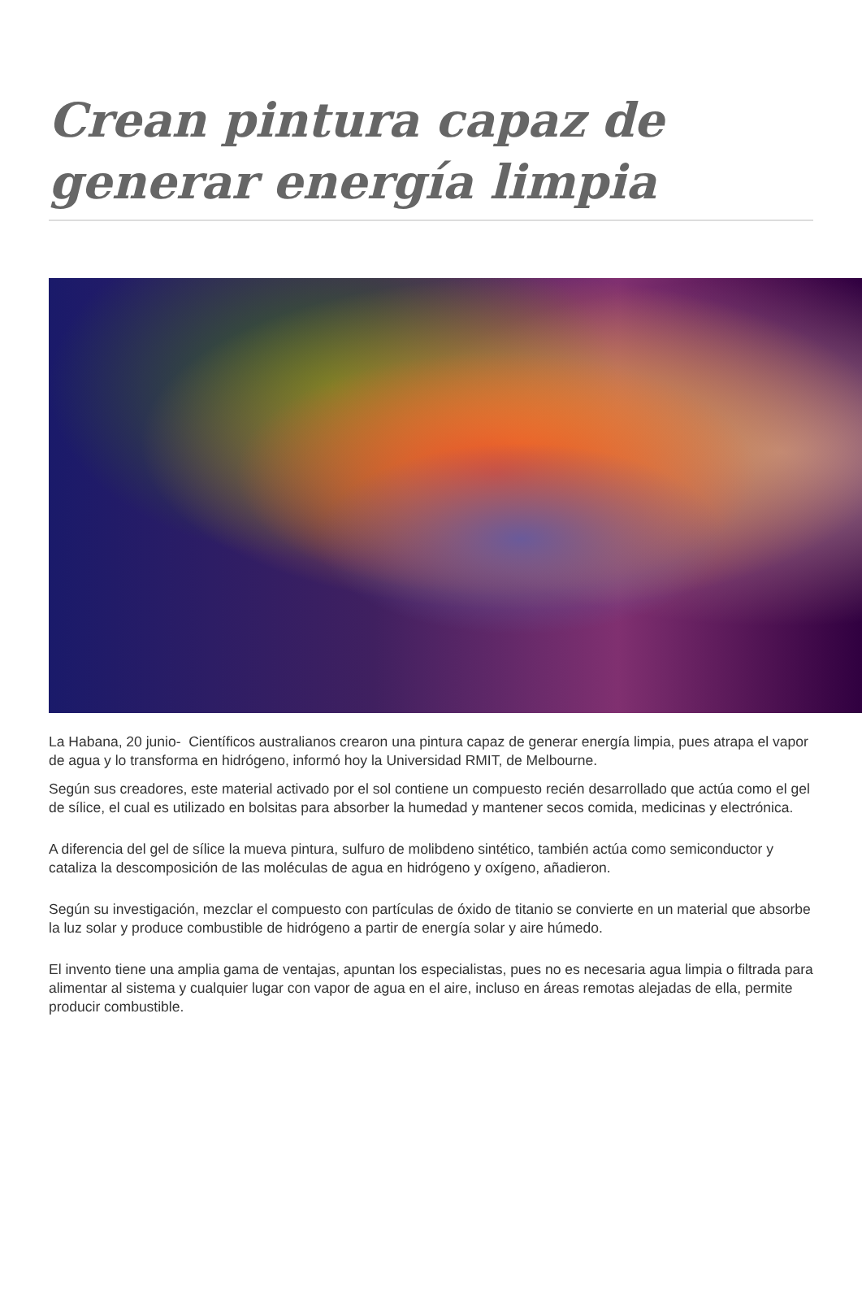Crean pintura capaz de generar energía limpia
La Habana, 20 junio- Científicos australianos crearon una pintura capaz de generar energía limpia, pues atrapa el vapor de agua y lo transforma en hidrógeno, informó hoy la Universidad RMIT, de Melbourne.
Según sus creadores, este material activado por el sol contiene un compuesto recién desarrollado que actúa como el gel de sílice, el cual es utilizado en bolsitas para absorber la humedad y mantener secos comida, medicinas y electrónica.
A diferencia del gel de sílice la mueva pintura, sulfuro de molibdeno sintético, también actúa como semiconductor y cataliza la descomposición de las moléculas de agua en hidrógeno y oxígeno, añadieron.
Según su investigación, mezclar el compuesto con partículas de óxido de titanio se convierte en un material que absorbe la luz solar y produce combustible de hidrógeno a partir de energía solar y aire húmedo.
El invento tiene una amplia gama de ventajas, apuntan los especialistas, pues no es necesaria agua limpia o filtrada para alimentar al sistema y cualquier lugar con vapor de agua en el aire, incluso en áreas remotas alejadas de ella, permite producir combustible.